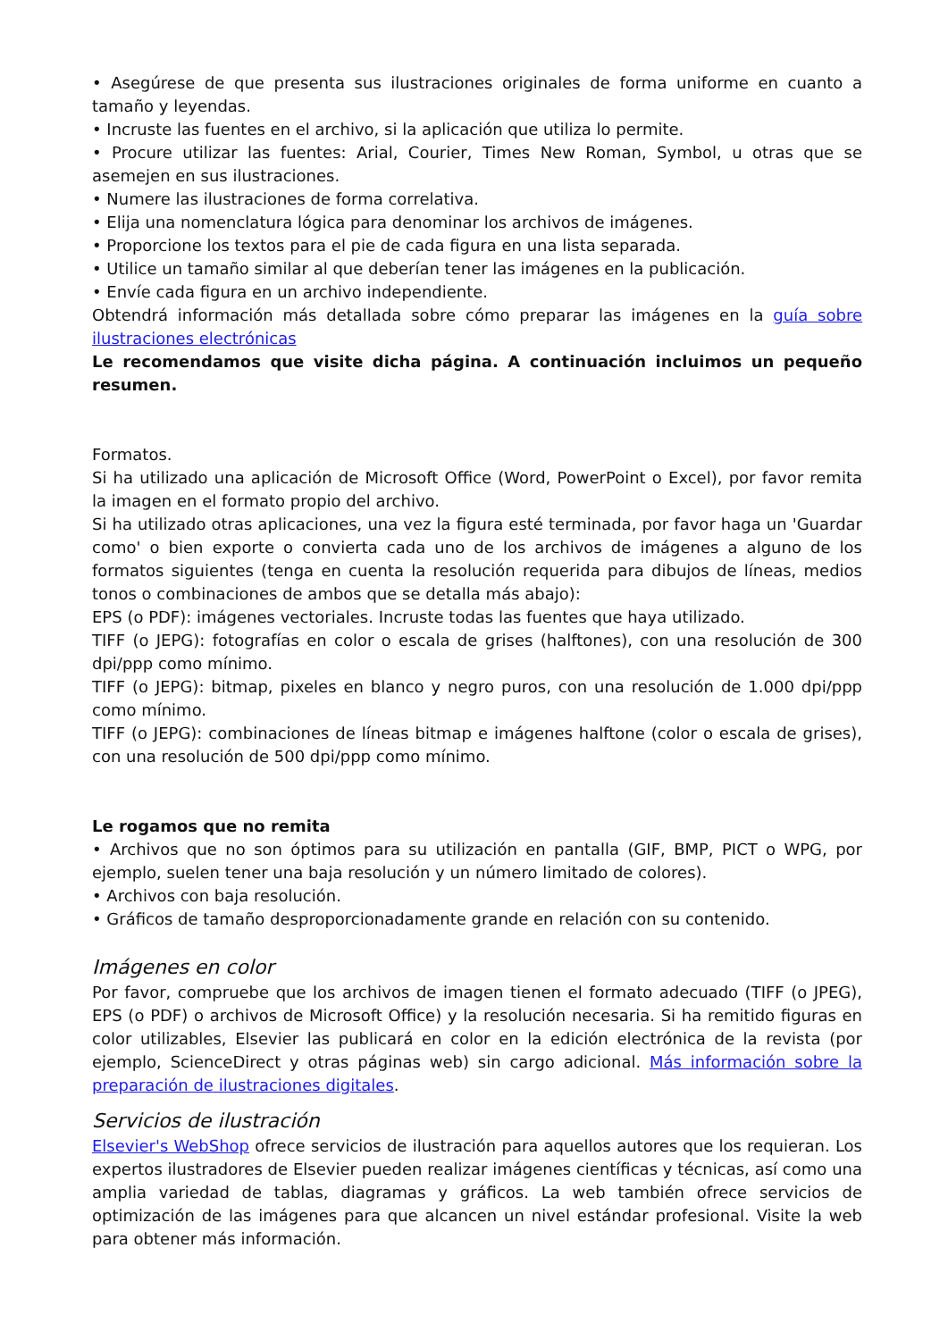• Asegúrese de que presenta sus ilustraciones originales de forma uniforme en cuanto a tamaño y leyendas.
• Incruste las fuentes en el archivo, si la aplicación que utiliza lo permite.
• Procure utilizar las fuentes: Arial, Courier, Times New Roman, Symbol, u otras que se asemejen en sus ilustraciones.
• Numere las ilustraciones de forma correlativa.
• Elija una nomenclatura lógica para denominar los archivos de imágenes.
• Proporcione los textos para el pie de cada figura en una lista separada.
• Utilice un tamaño similar al que deberían tener las imágenes en la publicación.
• Envíe cada figura en un archivo independiente.
Obtendrá información más detallada sobre cómo preparar las imágenes en la guía sobre ilustraciones electrónicas
Le recomendamos que visite dicha página. A continuación incluimos un pequeño resumen.
Formatos.
Si ha utilizado una aplicación de Microsoft Office (Word, PowerPoint o Excel), por favor remita la imagen en el formato propio del archivo.
Si ha utilizado otras aplicaciones, una vez la figura esté terminada, por favor haga un 'Guardar como' o bien exporte o convierta cada uno de los archivos de imágenes a alguno de los formatos siguientes (tenga en cuenta la resolución requerida para dibujos de líneas, medios tonos o combinaciones de ambos que se detalla más abajo):
EPS (o PDF): imágenes vectoriales. Incruste todas las fuentes que haya utilizado.
TIFF (o JEPG): fotografías en color o escala de grises (halftones), con una resolución de 300 dpi/ppp como mínimo.
TIFF (o JEPG): bitmap, pixeles en blanco y negro puros, con una resolución de 1.000 dpi/ppp como mínimo.
TIFF (o JEPG): combinaciones de líneas bitmap e imágenes halftone (color o escala de grises), con una resolución de 500 dpi/ppp como mínimo.
Le rogamos que no remita
• Archivos que no son óptimos para su utilización en pantalla (GIF, BMP, PICT o WPG, por ejemplo, suelen tener una baja resolución y un número limitado de colores).
• Archivos con baja resolución.
• Gráficos de tamaño desproporcionadamente grande en relación con su contenido.
Imágenes en color
Por favor, compruebe que los archivos de imagen tienen el formato adecuado (TIFF (o JPEG), EPS (o PDF) o archivos de Microsoft Office) y la resolución necesaria. Si ha remitido figuras en color utilizables, Elsevier las publicará en color en la edición electrónica de la revista (por ejemplo, ScienceDirect y otras páginas web) sin cargo adicional. Más información sobre la preparación de ilustraciones digitales.
Servicios de ilustración
Elsevier's WebShop ofrece servicios de ilustración para aquellos autores que los requieran. Los expertos ilustradores de Elsevier pueden realizar imágenes científicas y técnicas, así como una amplia variedad de tablas, diagramas y gráficos. La web también ofrece servicios de optimización de las imágenes para que alcancen un nivel estándar profesional. Visite la web para obtener más información.